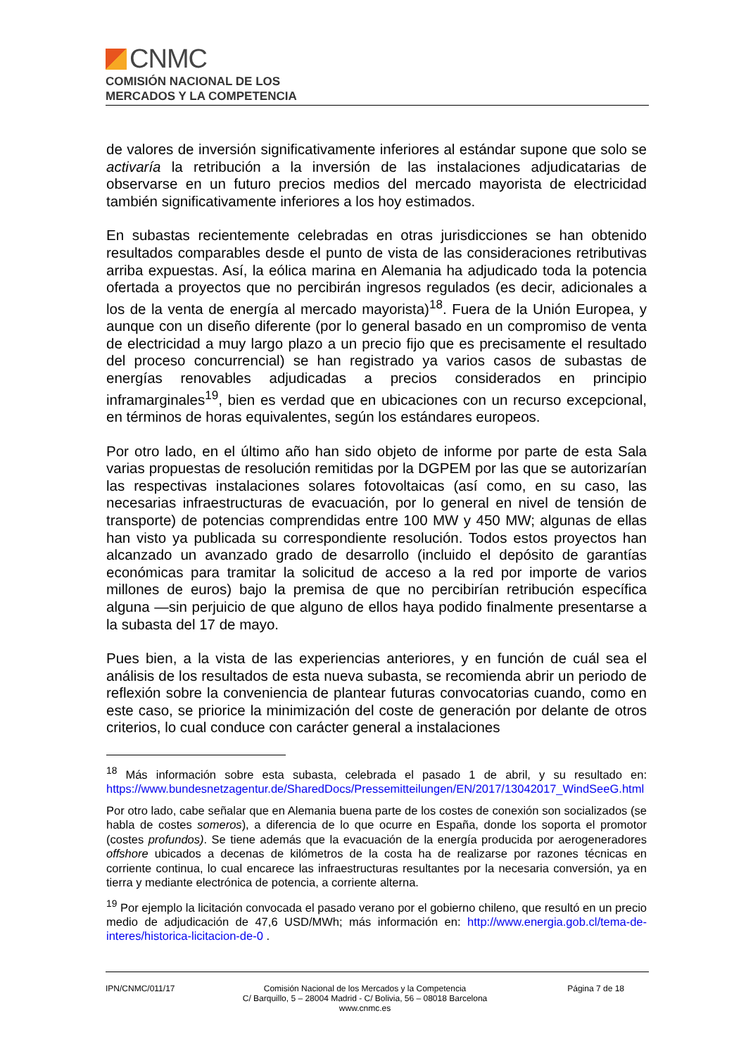CNMC
COMISIÓN NACIONAL DE LOS
MERCADOS Y LA COMPETENCIA
de valores de inversión significativamente inferiores al estándar supone que solo se activaría la retribución a la inversión de las instalaciones adjudicatarias de observarse en un futuro precios medios del mercado mayorista de electricidad también significativamente inferiores a los hoy estimados.
En subastas recientemente celebradas en otras jurisdicciones se han obtenido resultados comparables desde el punto de vista de las consideraciones retributivas arriba expuestas. Así, la eólica marina en Alemania ha adjudicado toda la potencia ofertada a proyectos que no percibirán ingresos regulados (es decir, adicionales a los de la venta de energía al mercado mayorista)<sup>18</sup>. Fuera de la Unión Europea, y aunque con un diseño diferente (por lo general basado en un compromiso de venta de electricidad a muy largo plazo a un precio fijo que es precisamente el resultado del proceso concurrencial) se han registrado ya varios casos de subastas de energías renovables adjudicadas a precios considerados en principio inframarginales<sup>19</sup>, bien es verdad que en ubicaciones con un recurso excepcional, en términos de horas equivalentes, según los estándares europeos.
Por otro lado, en el último año han sido objeto de informe por parte de esta Sala varias propuestas de resolución remitidas por la DGPEM por las que se autorizarían las respectivas instalaciones solares fotovoltaicas (así como, en su caso, las necesarias infraestructuras de evacuación, por lo general en nivel de tensión de transporte) de potencias comprendidas entre 100 MW y 450 MW; algunas de ellas han visto ya publicada su correspondiente resolución. Todos estos proyectos han alcanzado un avanzado grado de desarrollo (incluido el depósito de garantías económicas para tramitar la solicitud de acceso a la red por importe de varios millones de euros) bajo la premisa de que no percibirían retribución específica alguna —sin perjuicio de que alguno de ellos haya podido finalmente presentarse a la subasta del 17 de mayo.
Pues bien, a la vista de las experiencias anteriores, y en función de cuál sea el análisis de los resultados de esta nueva subasta, se recomienda abrir un periodo de reflexión sobre la conveniencia de plantear futuras convocatorias cuando, como en este caso, se priorice la minimización del coste de generación por delante de otros criterios, lo cual conduce con carácter general a instalaciones
<sup>18</sup> Más información sobre esta subasta, celebrada el pasado 1 de abril, y su resultado en: https://www.bundesnetzagentur.de/SharedDocs/Pressemitteilungen/EN/2017/13042017_WindSeeG.html
Por otro lado, cabe señalar que en Alemania buena parte de los costes de conexión son socializados (se habla de costes someros), a diferencia de lo que ocurre en España, donde los soporta el promotor (costes profundos). Se tiene además que la evacuación de la energía producida por aerogeneradores offshore ubicados a decenas de kilómetros de la costa ha de realizarse por razones técnicas en corriente continua, lo cual encarece las infraestructuras resultantes por la necesaria conversión, ya en tierra y mediante electrónica de potencia, a corriente alterna.
<sup>19</sup> Por ejemplo la licitación convocada el pasado verano por el gobierno chileno, que resultó en un precio medio de adjudicación de 47,6 USD/MWh; más información en: http://www.energia.gob.cl/tema-de-interes/historica-licitacion-de-0 .
IPN/CNMC/011/17 Comisión Nacional de los Mercados y la Competencia
C/ Barquillo, 5 – 28004 Madrid - C/ Bolivia, 56 – 08018 Barcelona
www.cnmc.es
Página 7 de 18